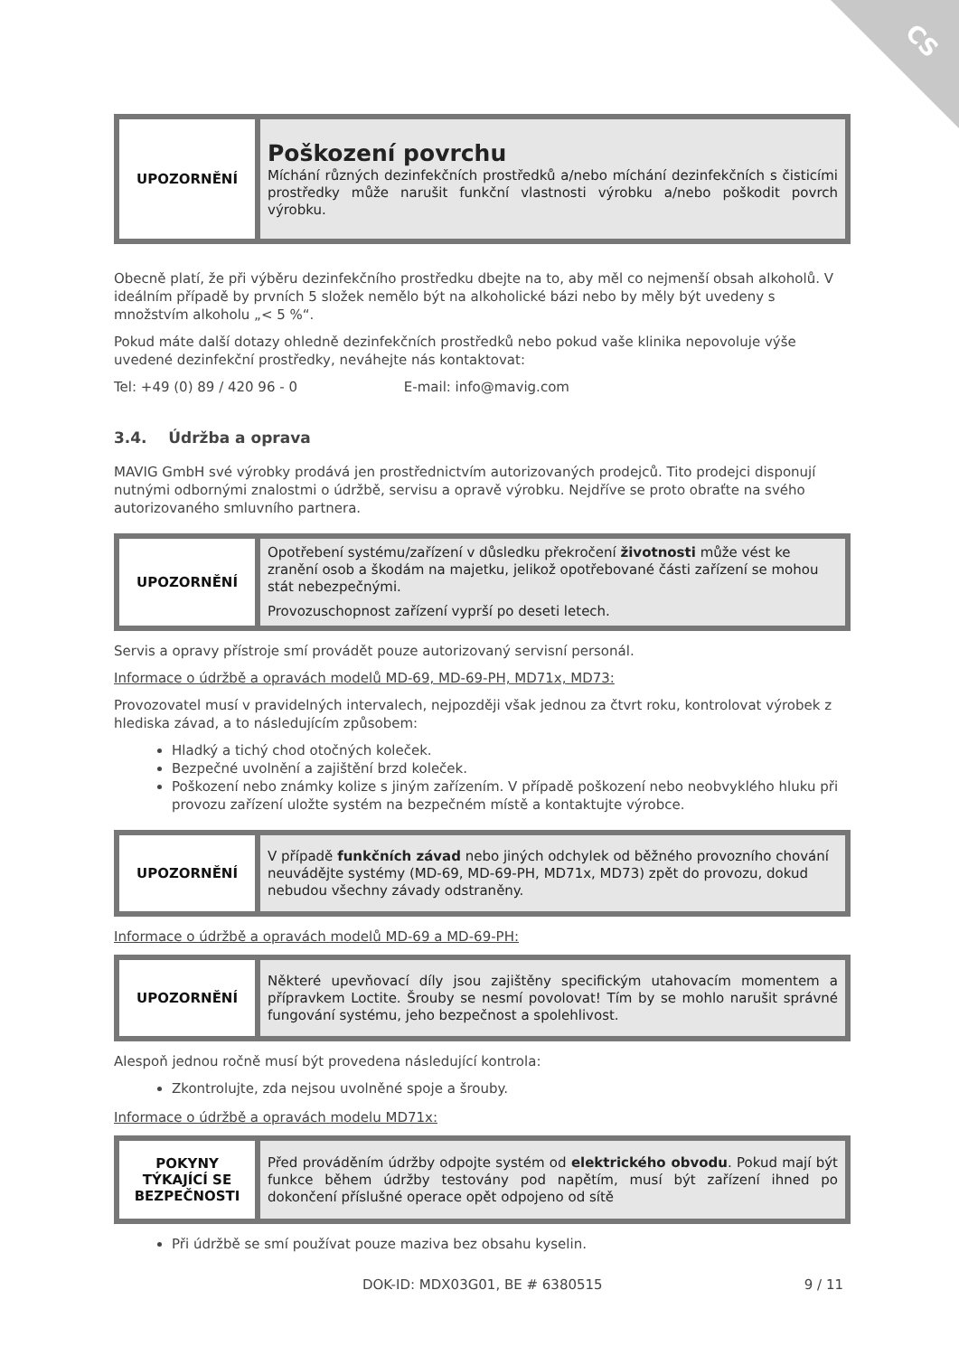CS
| UPOZORNĚNÍ | Poškození povrchu Míchání různých dezinfekčních prostředků a/nebo míchání dezinfekčních s čisticími prostředky může narušit funkční vlastnosti výrobku a/nebo poškodit povrch výrobku. |
Obecně platí, že při výběru dezinfekčního prostředku dbejte na to, aby měl co nejmenší obsah alkoholů. V ideálním případě by prvních 5 složek nemělo být na alkoholické bázi nebo by měly být uvedeny s množstvím alkoholu „< 5 %“.
Pokud máte další dotazy ohledně dezinfekčních prostředků nebo pokud vaše klinika nepovoluje výše uvedené dezinfekční prostředky, neváhejte nás kontaktovat:
Tel: +49 (0) 89 / 420 96 - 0 E-mail: info@mavig.com
3.4. Údržba a oprava
MAVIG GmbH své výrobky prodává jen prostřednictvím autorizovaných prodejců. Tito prodejci disponují nutnými odbornými znalostmi o údržbě, servisu a opravě výrobku. Nejdříve se proto obraťte na svého autorizovaného smluvního partnera.
| UPOZORNĚNÍ | Opotřebení systému/zařízení v důsledku překročení životnosti může vést ke zranění osob a škodám na majetku, jelikož opotřebované části zařízení se mohou stát nebezpečnými. Provozuschopnost zařízení vyprší po deseti letech. |
Servis a opravy přístroje smí provádět pouze autorizovaný servisní personál.
Informace o údržbě a opravách modelů MD-69, MD-69-PH, MD71x, MD73:
Provozovatel musí v pravidelných intervalech, nejpozději však jednou za čtvrt roku, kontrolovat výrobek z hlediska závad, a to následujícím způsobem:
Hladký a tichý chod otočných koleček.
Bezpečné uvolnění a zajištění brzd koleček.
Poškození nebo známky kolize s jiným zařízením. V případě poškození nebo neobvyklého hluku při provozu zařízení uložte systém na bezpečném místě a kontaktujte výrobce.
| UPOZORNĚNÍ | V případě funkčních závad nebo jiných odchylek od běžného provozního chování neuvádějte systémy (MD-69, MD-69-PH, MD71x, MD73) zpět do provozu, dokud nebudou všechny závady odstraněny. |
Informace o údržbě a opravách modelů MD-69 a MD-69-PH:
| UPOZORNĚNÍ | Některé upevňovací díly jsou zajištěny specifickým utahovacím momentem a přípravkem Loctite. Šrouby se nesmí povolovat! Tím by se mohlo narušit správné fungování systému, jeho bezpečnost a spolehlivost. |
Alespoň jednou ročně musí být provedena následující kontrola:
Zkontrolujte, zda nejsou uvolněné spoje a šrouby.
Informace o údržbě a opravách modelu MD71x:
| POKYNY TÝKAJÍCÍ SE BEZPEČNOSTI | Před prováděním údržby odpojte systém od elektrického obvodu . Pokud mají být funkce během údržby testovány pod napětím, musí být zařízení ihned po dokončení příslušné operace opět odpojeno od sítě |
Při údržbě se smí používat pouze maziva bez obsahu kyselin.
DOK-ID: MDX03G01, BE # 6380515 9 / 11